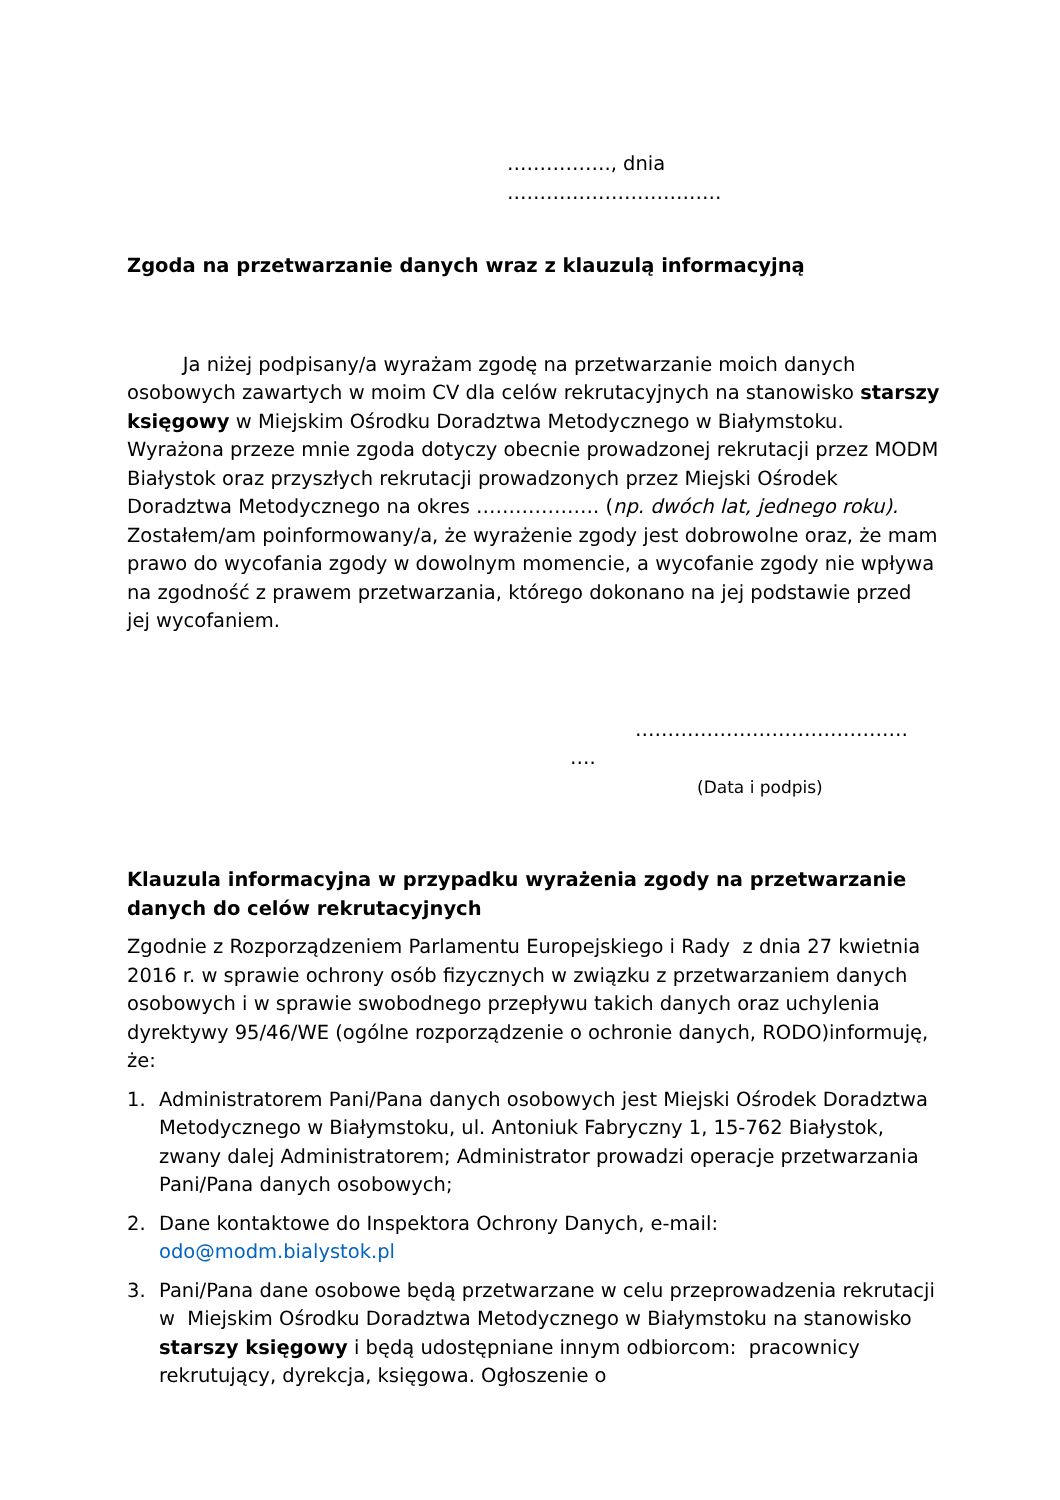……………., dnia ……………………………
Zgoda na przetwarzanie danych wraz z klauzulą informacyjną
Ja niżej podpisany/a wyrażam zgodę na przetwarzanie moich danych osobowych zawartych w moim CV dla celów rekrutacyjnych na stanowisko starszy księgowy w Miejskim Ośrodku Doradztwa Metodycznego w Białymstoku. Wyrażona przeze mnie zgoda dotyczy obecnie prowadzonej rekrutacji przez MODM Białystok oraz przyszłych rekrutacji prowadzonych przez Miejski Ośrodek Doradztwa Metodycznego na okres ………………. (np. dwóch lat, jednego roku). Zostałem/am poinformowany/a, że wyrażenie zgody jest dobrowolne oraz, że mam prawo do wycofania zgody w dowolnym momencie, a wycofanie zgody nie wpływa na zgodność z prawem przetwarzania, którego dokonano na jej podstawie przed jej wycofaniem.
……………………………………
….
(Data i podpis)
Klauzula informacyjna w przypadku wyrażenia zgody na przetwarzanie danych do celów rekrutacyjnych
Zgodnie z Rozporządzeniem Parlamentu Europejskiego i Rady z dnia 27 kwietnia 2016 r. w sprawie ochrony osób fizycznych w związku z przetwarzaniem danych osobowych i w sprawie swobodnego przepływu takich danych oraz uchylenia dyrektywy 95/46/WE (ogólne rozporządzenie o ochronie danych, RODO)informuję, że:
1. Administratorem Pani/Pana danych osobowych jest Miejski Ośrodek Doradztwa Metodycznego w Białymstoku, ul. Antoniuk Fabryczny 1, 15-762 Białystok, zwany dalej Administratorem; Administrator prowadzi operacje przetwarzania Pani/Pana danych osobowych;
2. Dane kontaktowe do Inspektora Ochrony Danych, e-mail: odo@modm.bialystok.pl
3. Pani/Pana dane osobowe będą przetwarzane w celu przeprowadzenia rekrutacji w Miejskim Ośrodku Doradztwa Metodycznego w Białymstoku na stanowisko starszy księgowy i będą udostępniane innym odbiorcom: pracownicy rekrutujący, dyrekcja, księgowa. Ogłoszenie o